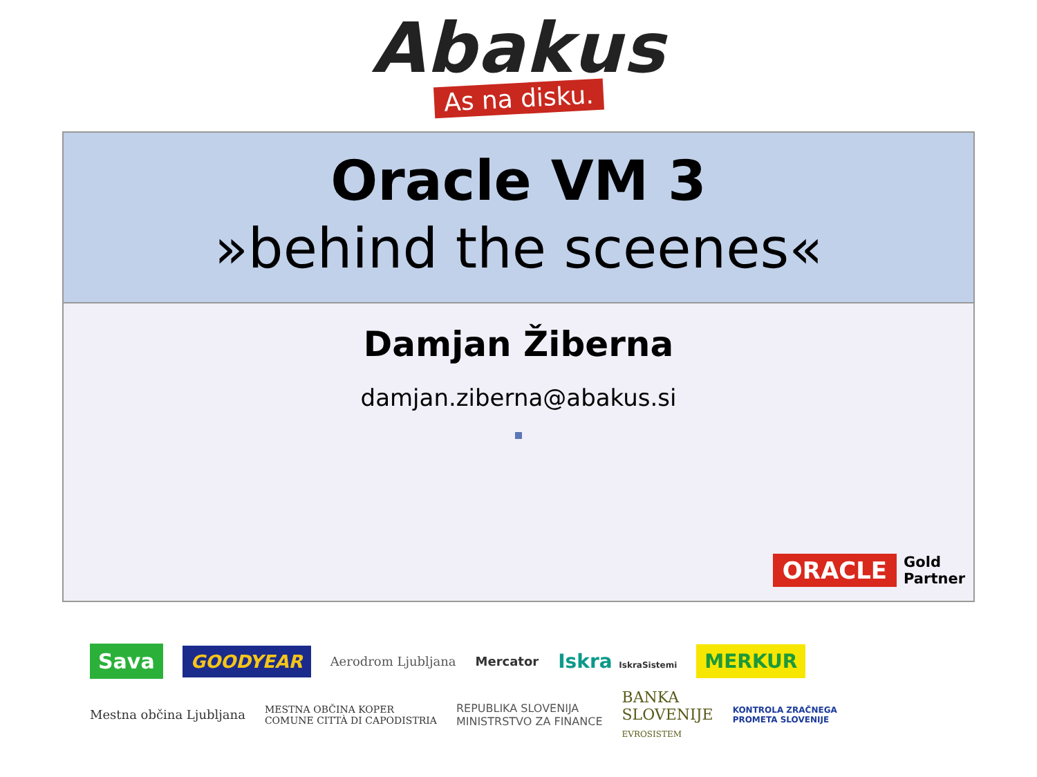Abakus
As na disku.
Oracle VM 3
»behind the sceenes«
Damjan Žiberna
damjan.ziberna@abakus.si
ORACLE
Gold
Partner
Sava GOODYEAR Aerodrom Ljubljana Mercator Iskra IskraSistemi MERKUR Mestna občina Ljubljana MESTNA OBČINA KOPER
COMUNE CITTÀ DI CAPODISTRIA REPUBLIKA SLOVENIJA
MINISTRSTVO ZA FINANCE BANKA
SLOVENIJE
EVROSISTEM KONTROLA ZRAČNEGA
PROMETA SLOVENIJE